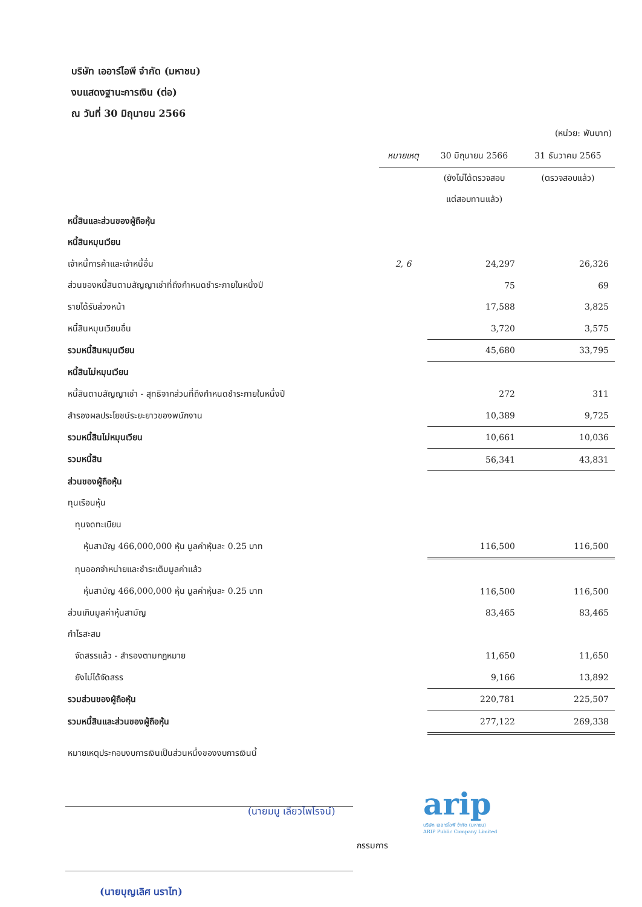บริษัท เออาร์ไอพี จำกัด (มหาชน)
งบแสดงฐานะการเงิน (ต่อ)
ณ วันที่ 30 มิถุนายน 2566
(หน่วย: พันบาท)
| | หมายเหตุ | 30 มิถุนายน 2566 | 31 ธันวาคม 2565 |
| --- | --- | --- | --- |
| | | (ยังไม่ได้ตรวจสอบ | (ตรวจสอบแล้ว) |
| | | แต่สอบทานแล้ว) | |
| หนี้สินและส่วนของผู้ถือหุ้น | | | |
| หนี้สินหมุนเวียน | | | |
| เจ้าหนี้การค้าและเจ้าหนี้อื่น | 2, 6 | 24,297 | 26,326 |
| ส่วนของหนี้สินตามสัญญาเช่าที่ถึงกำหนดชำระภายในหนึ่งปี | | 75 | 69 |
| รายได้รับล่วงหน้า | | 17,588 | 3,825 |
| หนี้สินหมุนเวียนอื่น | | 3,720 | 3,575 |
| รวมหนี้สินหมุนเวียน | | 45,680 | 33,795 |
| หนี้สินไม่หมุนเวียน | | | |
| หนี้สินตามสัญญาเช่า - สุทธิจากส่วนที่ถึงกำหนดชำระภายในหนึ่งปี | | 272 | 311 |
| สำรองผลประโยชน์ระยะยาวของพนักงาน | | 10,389 | 9,725 |
| รวมหนี้สินไม่หมุนเวียน | | 10,661 | 10,036 |
| รวมหนี้สิน | | 56,341 | 43,831 |
| ส่วนของผู้ถือหุ้น | | | |
| ทุนเรือนหุ้น | | | |
| ทุนจดทะเบียน | | | |
| หุ้นสามัญ 466,000,000 หุ้น มูลค่าหุ้นละ 0.25 บาท | | 116,500 | 116,500 |
| ทุนออกจำหน่ายและชำระเต็มมูลค่าแล้ว | | | |
| หุ้นสามัญ 466,000,000 หุ้น มูลค่าหุ้นละ 0.25 บาท | | 116,500 | 116,500 |
| ส่วนเกินมูลค่าหุ้นสามัญ | | 83,465 | 83,465 |
| กำไรสะสม | | | |
| จัดสรรแล้ว - สำรองตามกฎหมาย | | 11,650 | 11,650 |
| ยังไม่ได้จัดสรร | | 9,166 | 13,892 |
| รวมส่วนของผู้ถือหุ้น | | 220,781 | 225,507 |
| รวมหนี้สินและส่วนของผู้ถือหุ้น | | 277,122 | 269,338 |
หมายเหตุประกอบงบการเงินเป็นส่วนหนึ่งของงบการเงินนี้
(นายมนู เลียวไพโรจน์)
กรรมการ
arip
บริษัท เออาร์ไอพี จำกัด (มหาชน)
ARIP Public Company Limited
(นายบุญเลิศ นราไท)